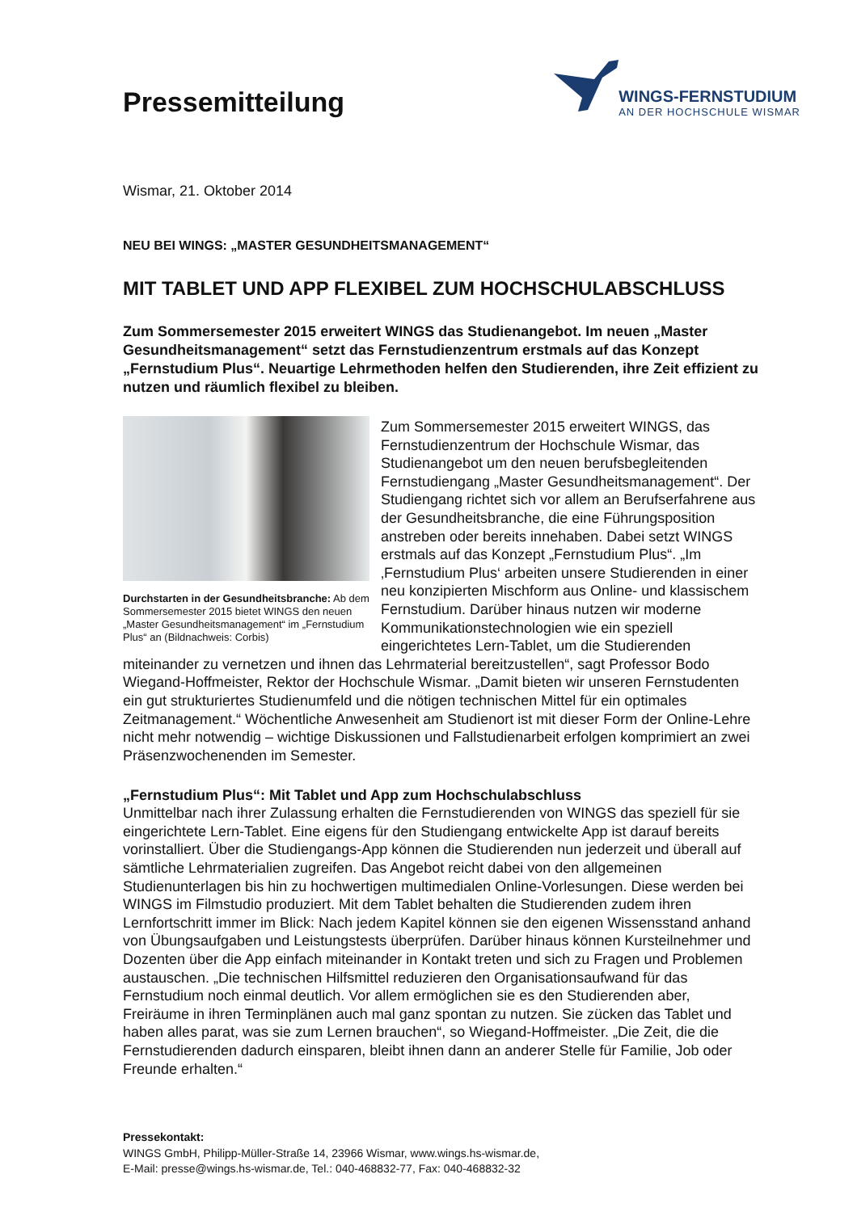Pressemitteilung
WINGS-FERNSTUDIUM
AN DER HOCHSCHULE WISMAR
Wismar, 21. Oktober 2014
NEU BEI WINGS: „MASTER GESUNDHEITSMANAGEMENT“
MIT TABLET UND APP FLEXIBEL ZUM HOCHSCHULABSCHLUSS
Zum Sommersemester 2015 erweitert WINGS das Studienangebot. Im neuen „Master Gesundheitsmanagement“ setzt das Fernstudienzentrum erstmals auf das Konzept „Fernstudium Plus“. Neuartige Lehrmethoden helfen den Studierenden, ihre Zeit effizient zu nutzen und räumlich flexibel zu bleiben.
Durchstarten in der Gesundheitsbranche: Ab dem Sommersemester 2015 bietet WINGS den neuen „Master Gesundheitsmanagement“ im „Fernstudium Plus“ an (Bildnachweis: Corbis)
Zum Sommersemester 2015 erweitert WINGS, das Fernstudienzentrum der Hochschule Wismar, das Studienangebot um den neuen berufsbegleitenden Fernstudiengang „Master Gesundheitsmanagement“. Der Studiengang richtet sich vor allem an Berufserfahrene aus der Gesundheitsbranche, die eine Führungsposition anstreben oder bereits innehaben. Dabei setzt WINGS erstmals auf das Konzept „Fernstudium Plus“. „Im ‚Fernstudium Plus‘ arbeiten unsere Studierenden in einer neu konzipierten Mischform aus Online- und klassischem Fernstudium. Darüber hinaus nutzen wir moderne Kommunikationstechnologien wie ein speziell eingerichtetes Lern-Tablet, um die Studierenden miteinander zu vernetzen und ihnen das Lehrmaterial bereitzustellen“, sagt Professor Bodo Wiegand-Hoffmeister, Rektor der Hochschule Wismar. „Damit bieten wir unseren Fernstudenten ein gut strukturiertes Studienumfeld und die nötigen technischen Mittel für ein optimales Zeitmanagement.“ Wöchentliche Anwesenheit am Studienort ist mit dieser Form der Online-Lehre nicht mehr notwendig – wichtige Diskussionen und Fallstudienarbeit erfolgen komprimiert an zwei Präsenzwochenenden im Semester.
„Fernstudium Plus“: Mit Tablet und App zum Hochschulabschluss
Unmittelbar nach ihrer Zulassung erhalten die Fernstudierenden von WINGS das speziell für sie eingerichtete Lern-Tablet. Eine eigens für den Studiengang entwickelte App ist darauf bereits vorinstalliert. Über die Studiengangs-App können die Studierenden nun jederzeit und überall auf sämtliche Lehrmaterialien zugreifen. Das Angebot reicht dabei von den allgemeinen Studienunterlagen bis hin zu hochwertigen multimedialen Online-Vorlesungen. Diese werden bei WINGS im Filmstudio produziert. Mit dem Tablet behalten die Studierenden zudem ihren Lernfortschritt immer im Blick: Nach jedem Kapitel können sie den eigenen Wissensstand anhand von Übungsaufgaben und Leistungstests überprüfen. Darüber hinaus können Kursteilnehmer und Dozenten über die App einfach miteinander in Kontakt treten und sich zu Fragen und Problemen austauschen. „Die technischen Hilfsmittel reduzieren den Organisationsaufwand für das Fernstudium noch einmal deutlich. Vor allem ermöglichen sie es den Studierenden aber, Freiräume in ihren Terminplänen auch mal ganz spontan zu nutzen. Sie zücken das Tablet und haben alles parat, was sie zum Lernen brauchen“, so Wiegand-Hoffmeister. „Die Zeit, die die Fernstudierenden dadurch einsparen, bleibt ihnen dann an anderer Stelle für Familie, Job oder Freunde erhalten.“
Pressekontakt:
WINGS GmbH, Philipp-Müller-Straße 14, 23966 Wismar, www.wings.hs-wismar.de,
E-Mail: presse@wings.hs-wismar.de, Tel.: 040-468832-77, Fax: 040-468832-32